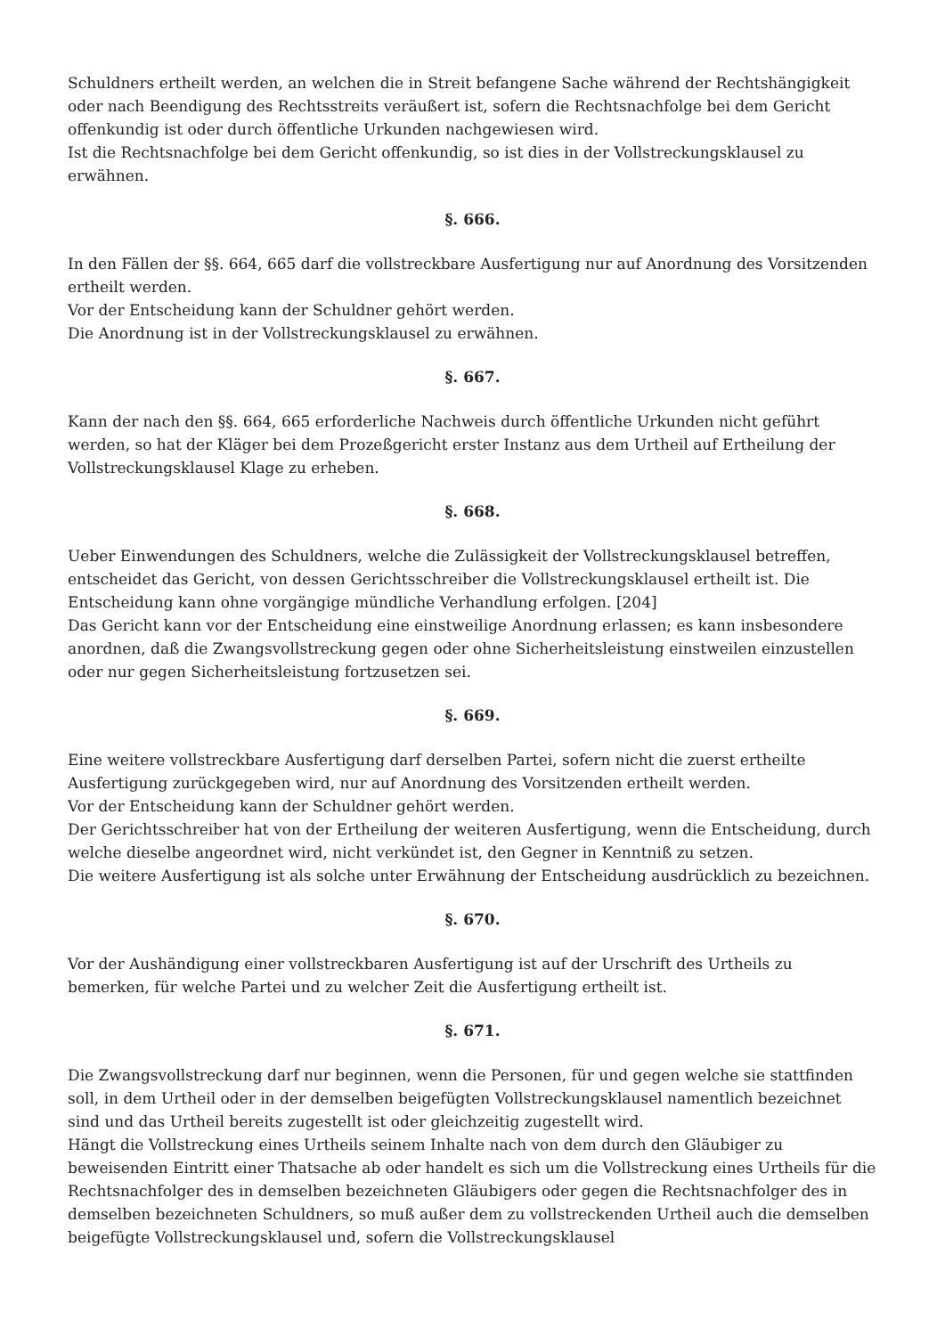Schuldners ertheilt werden, an welchen die in Streit befangene Sache während der Rechtshängigkeit oder nach Beendigung des Rechtsstreits veräußert ist, sofern die Rechtsnachfolge bei dem Gericht offenkundig ist oder durch öffentliche Urkunden nachgewiesen wird.
Ist die Rechtsnachfolge bei dem Gericht offenkundig, so ist dies in der Vollstreckungsklausel zu erwähnen.
§. 666.
In den Fällen der §§. 664, 665 darf die vollstreckbare Ausfertigung nur auf Anordnung des Vorsitzenden ertheilt werden.
Vor der Entscheidung kann der Schuldner gehört werden.
Die Anordnung ist in der Vollstreckungsklausel zu erwähnen.
§. 667.
Kann der nach den §§. 664, 665 erforderliche Nachweis durch öffentliche Urkunden nicht geführt werden, so hat der Kläger bei dem Prozeßgericht erster Instanz aus dem Urtheil auf Ertheilung der Vollstreckungsklausel Klage zu erheben.
§. 668.
Ueber Einwendungen des Schuldners, welche die Zulässigkeit der Vollstreckungsklausel betreffen, entscheidet das Gericht, von dessen Gerichtsschreiber die Vollstreckungsklausel ertheilt ist. Die Entscheidung kann ohne vorgängige mündliche Verhandlung erfolgen. [204]
Das Gericht kann vor der Entscheidung eine einstweilige Anordnung erlassen; es kann insbesondere anordnen, daß die Zwangsvollstreckung gegen oder ohne Sicherheitsleistung einstweilen einzustellen oder nur gegen Sicherheitsleistung fortzusetzen sei.
§. 669.
Eine weitere vollstreckbare Ausfertigung darf derselben Partei, sofern nicht die zuerst ertheilte Ausfertigung zurückgegeben wird, nur auf Anordnung des Vorsitzenden ertheilt werden.
Vor der Entscheidung kann der Schuldner gehört werden.
Der Gerichtsschreiber hat von der Ertheilung der weiteren Ausfertigung, wenn die Entscheidung, durch welche dieselbe angeordnet wird, nicht verkündet ist, den Gegner in Kenntniß zu setzen.
Die weitere Ausfertigung ist als solche unter Erwähnung der Entscheidung ausdrücklich zu bezeichnen.
§. 670.
Vor der Aushändigung einer vollstreckbaren Ausfertigung ist auf der Urschrift des Urtheils zu bemerken, für welche Partei und zu welcher Zeit die Ausfertigung ertheilt ist.
§. 671.
Die Zwangsvollstreckung darf nur beginnen, wenn die Personen, für und gegen welche sie stattfinden soll, in dem Urtheil oder in der demselben beigefügten Vollstreckungsklausel namentlich bezeichnet sind und das Urtheil bereits zugestellt ist oder gleichzeitig zugestellt wird.
Hängt die Vollstreckung eines Urtheils seinem Inhalte nach von dem durch den Gläubiger zu beweisenden Eintritt einer Thatsache ab oder handelt es sich um die Vollstreckung eines Urtheils für die Rechtsnachfolger des in demselben bezeichneten Gläubigers oder gegen die Rechtsnachfolger des in demselben bezeichneten Schuldners, so muß außer dem zu vollstreckenden Urtheil auch die demselben beigefügte Vollstreckungsklausel und, sofern die Vollstreckungsklausel